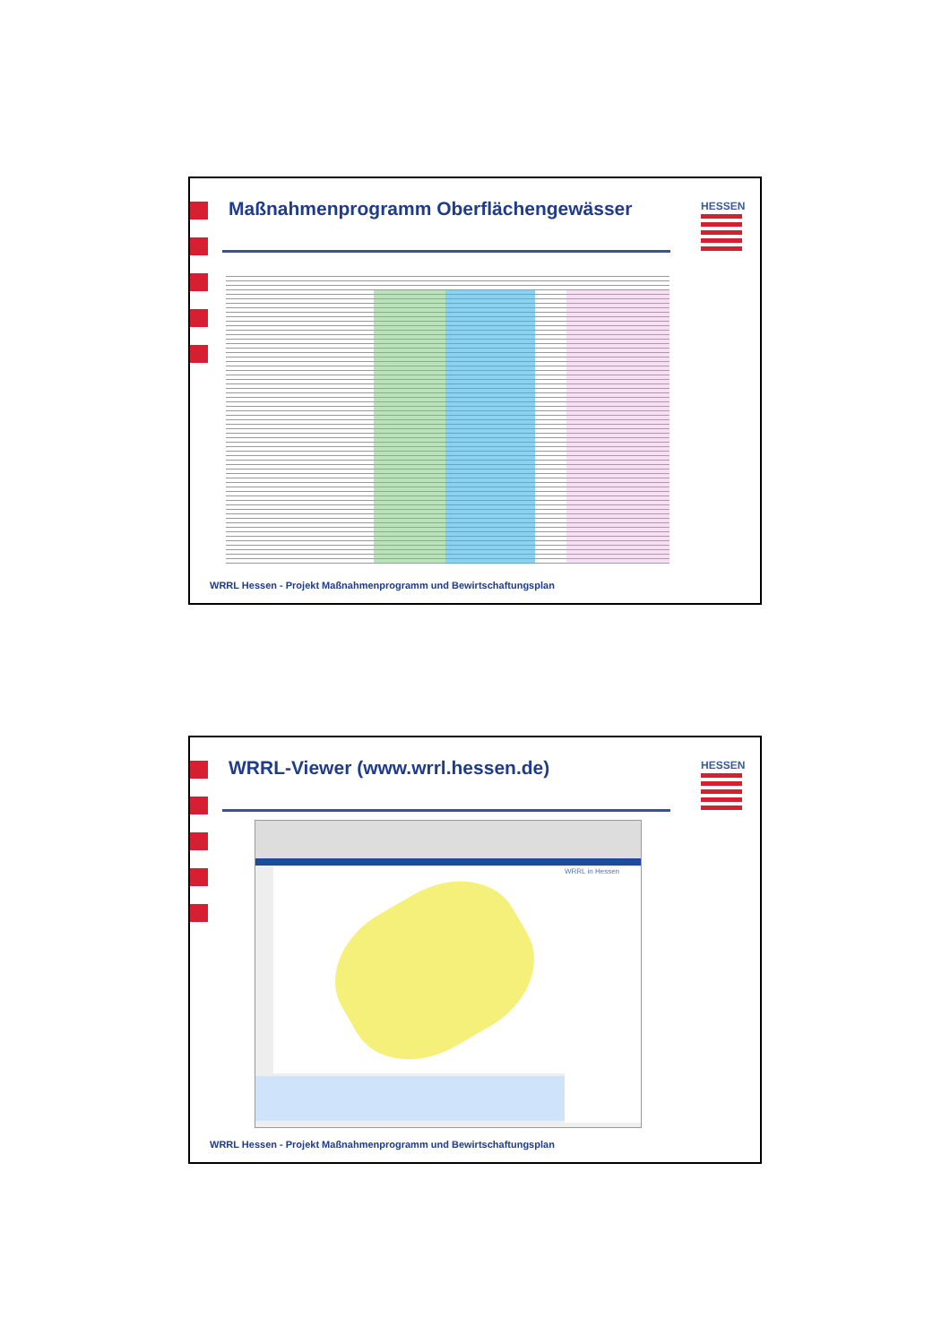Maßnahmenprogramm Oberflächengewässer
HESSEN
WRRL Hessen - Projekt Maßnahmenprogramm und Bewirtschaftungsplan
WRRL-Viewer (www.wrrl.hessen.de)
HESSEN
WRRL in Hessen
WRRL Hessen - Projekt Maßnahmenprogramm und Bewirtschaftungsplan